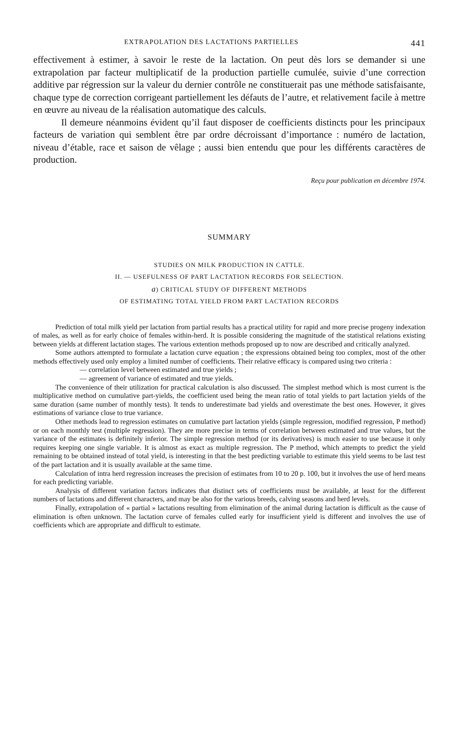EXTRAPOLATION DES LACTATIONS PARTIELLES 441
effectivement à estimer, à savoir le reste de la lactation. On peut dès lors se demander si une extrapolation par facteur multiplicatif de la production partielle cumulée, suivie d’une correction additive par régression sur la valeur du dernier contrôle ne constituerait pas une méthode satisfaisante, chaque type de correction corrigeant partiellement les défauts de l’autre, et relativement facile à mettre en œuvre au niveau de la réalisation automatique des calculs.
Il demeure néanmoins évident qu’il faut disposer de coefficients distincts pour les principaux facteurs de variation qui semblent être par ordre décroissant d’importance : numéro de lactation, niveau d’étable, race et saison de vêlage ; aussi bien entendu que pour les différents caractères de production.
Reçu pour publication en décembre 1974.
SUMMARY
STUDIES ON MILK PRODUCTION IN CATTLE.
II. — USEFULNESS OF PART LACTATION RECORDS FOR SELECTION.
a) CRITICAL STUDY OF DIFFERENT METHODS
OF ESTIMATING TOTAL YIELD FROM PART LACTATION RECORDS
Prediction of total milk yield per lactation from partial results has a practical utility for rapid and more precise progeny indexation of males, as well as for early choice of females within-herd. It is possible considering the magnitude of the statistical relations existing between yields at different lactation stages. The various extention methods proposed up to now are described and critically analyzed.
Some authors attempted to formulate a lactation curve equation ; the expressions obtained being too complex, most of the other methods effectively used only employ a limited number of coefficients. Their relative efficacy is compared using two criteria :
— correlation level between estimated and true yields ;
— agreement of variance of estimated and true yields.
The convenience of their utilization for practical calculation is also discussed. The simplest method which is most current is the multiplicative method on cumulative part-yields, the coefficient used being the mean ratio of total yields to part lactation yields of the same duration (same number of monthly tests). It tends to underestimate bad yields and overestimate the best ones. However, it gives estimations of variance close to true variance.
Other methods lead to regression estimates on cumulative part lactation yields (simple regression, modified regression, P method) or on each monthly test (multiple regression). They are more precise in terms of correlation between estimated and true values, but the variance of the estimates is definitely inferior. The simple regression method (or its derivatives) is much easier to use because it only requires keeping one single variable. It is almost as exact as multiple regression. The P method, which attempts to predict the yield remaining to be obtained instead of total yield, is interesting in that the best predicting variable to estimate this yield seems to be last test of the part lactation and it is usually available at the same time.
Calculation of intra herd regression increases the precision of estimates from 10 to 20 p. 100, but it involves the use of herd means for each predicting variable.
Analysis of different variation factors indicates that distinct sets of coefficients must be available, at least for the different numbers of lactations and different characters, and may be also for the various breeds, calving seasons and herd levels.
Finally, extrapolation of « partial » lactations resulting from elimination of the animal during lactation is difficult as the cause of elimination is often unknown. The lactation curve of females culled early for insufficient yield is different and involves the use of coefficients which are appropriate and difficult to estimate.